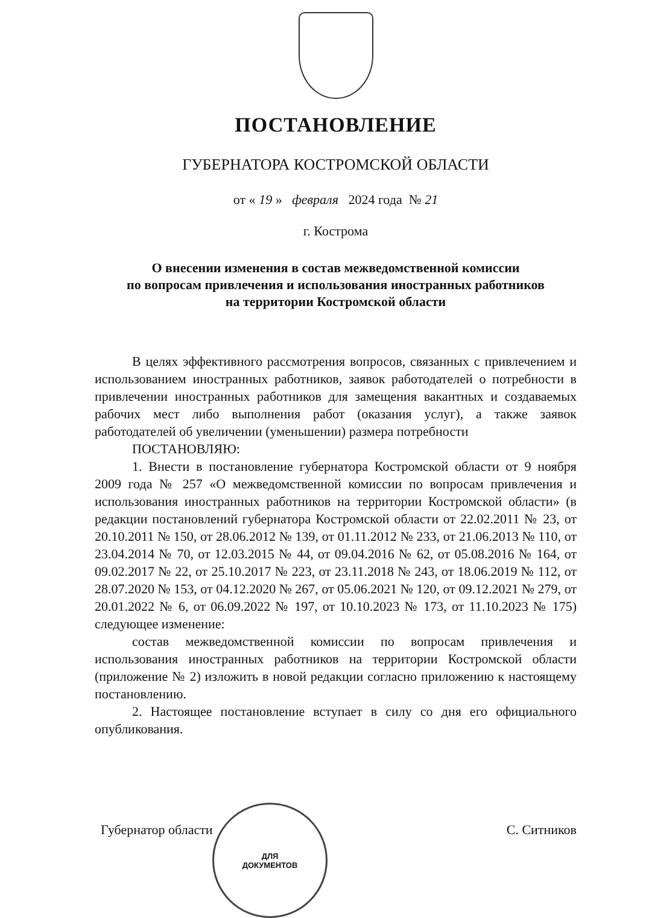ПОСТАНОВЛЕНИЕ
ГУБЕРНАТОРА КОСТРОМСКОЙ ОБЛАСТИ
от « 19 » февраля 2024 года № 21
г. Кострома
О внесении изменения в состав межведомственной комиссии
по вопросам привлечения и использования иностранных работников
на территории Костромской области
В целях эффективного рассмотрения вопросов, связанных с привлечением и использованием иностранных работников, заявок работодателей о потребности в привлечении иностранных работников для замещения вакантных и создаваемых рабочих мест либо выполнения работ (оказания услуг), а также заявок работодателей об увеличении (уменьшении) размера потребности
ПОСТАНОВЛЯЮ:
1. Внести в постановление губернатора Костромской области от 9 ноября 2009 года № 257 «О межведомственной комиссии по вопросам привлечения и использования иностранных работников на территории Костромской области» (в редакции постановлений губернатора Костромской области от 22.02.2011 № 23, от 20.10.2011 № 150, от 28.06.2012 № 139, от 01.11.2012 № 233, от 21.06.2013 № 110, от 23.04.2014 № 70, от 12.03.2015 № 44, от 09.04.2016 № 62, от 05.08.2016 № 164, от 09.02.2017 № 22, от 25.10.2017 № 223, от 23.11.2018 № 243, от 18.06.2019 № 112, от 28.07.2020 № 153, от 04.12.2020 № 267, от 05.06.2021 № 120, от 09.12.2021 № 279, от 20.01.2022 № 6, от 06.09.2022 № 197, от 10.10.2023 № 173, от 11.10.2023 № 175) следующее изменение:
состав межведомственной комиссии по вопросам привлечения и использования иностранных работников на территории Костромской области (приложение № 2) изложить в новой редакции согласно приложению к настоящему постановлению.
2. Настоящее постановление вступает в силу со дня его официального опубликования.
Губернатор области С. Ситников
ДЛЯ
ДОКУМЕНТОВ